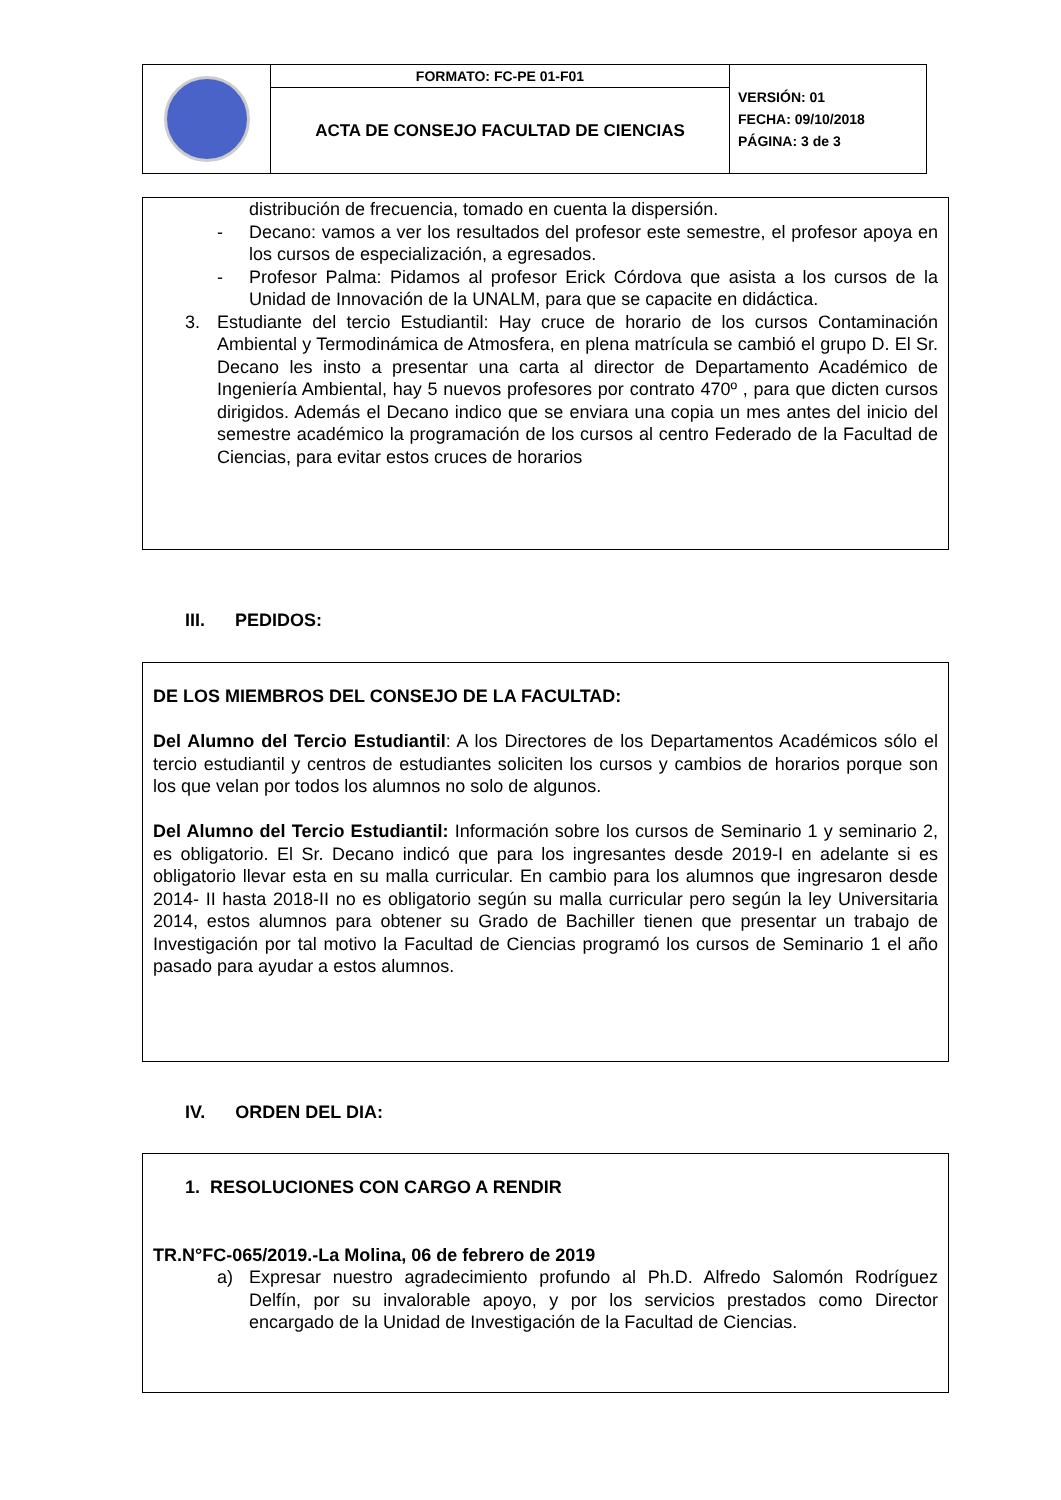| | FORMATO: FC-PE 01-F01 | VERSIÓN: 01 FECHA: 09/10/2018 PÁGINA: 3 de 3 |
| | ACTA DE CONSEJO FACULTAD DE CIENCIAS | |
distribución de frecuencia, tomado en cuenta la dispersión.
- Decano: vamos a ver los resultados del profesor este semestre, el profesor apoya en los cursos de especialización, a egresados.
- Profesor Palma: Pidamos al profesor Erick Córdova que asista a los cursos de la Unidad de Innovación de la UNALM, para que se capacite en didáctica.
3. Estudiante del tercio Estudiantil: Hay cruce de horario de los cursos Contaminación Ambiental y Termodinámica de Atmosfera, en plena matrícula se cambió el grupo D. El Sr. Decano les insto a presentar una carta al director de Departamento Académico de Ingeniería Ambiental, hay 5 nuevos profesores por contrato 470º , para que dicten cursos dirigidos. Además el Decano indico que se enviara una copia un mes antes del inicio del semestre académico la programación de los cursos al centro Federado de la Facultad de Ciencias, para evitar estos cruces de horarios
III. PEDIDOS:
DE LOS MIEMBROS DEL CONSEJO DE LA FACULTAD:
Del Alumno del Tercio Estudiantil: A los Directores de los Departamentos Académicos sólo el tercio estudiantil y centros de estudiantes soliciten los cursos y cambios de horarios porque son los que velan por todos los alumnos no solo de algunos.
Del Alumno del Tercio Estudiantil: Información sobre los cursos de Seminario 1 y seminario 2, es obligatorio. El Sr. Decano indicó que para los ingresantes desde 2019-I en adelante si es obligatorio llevar esta en su malla curricular. En cambio para los alumnos que ingresaron desde 2014- II hasta 2018-II no es obligatorio según su malla curricular pero según la ley Universitaria 2014, estos alumnos para obtener su Grado de Bachiller tienen que presentar un trabajo de Investigación por tal motivo la Facultad de Ciencias programó los cursos de Seminario 1 el año pasado para ayudar a estos alumnos.
IV. ORDEN DEL DIA:
1. RESOLUCIONES CON CARGO A RENDIR
TR.N°FC-065/2019.-La Molina, 06 de febrero de 2019
a) Expresar nuestro agradecimiento profundo al Ph.D. Alfredo Salomón Rodríguez Delfín, por su invalorable apoyo, y por los servicios prestados como Director encargado de la Unidad de Investigación de la Facultad de Ciencias.